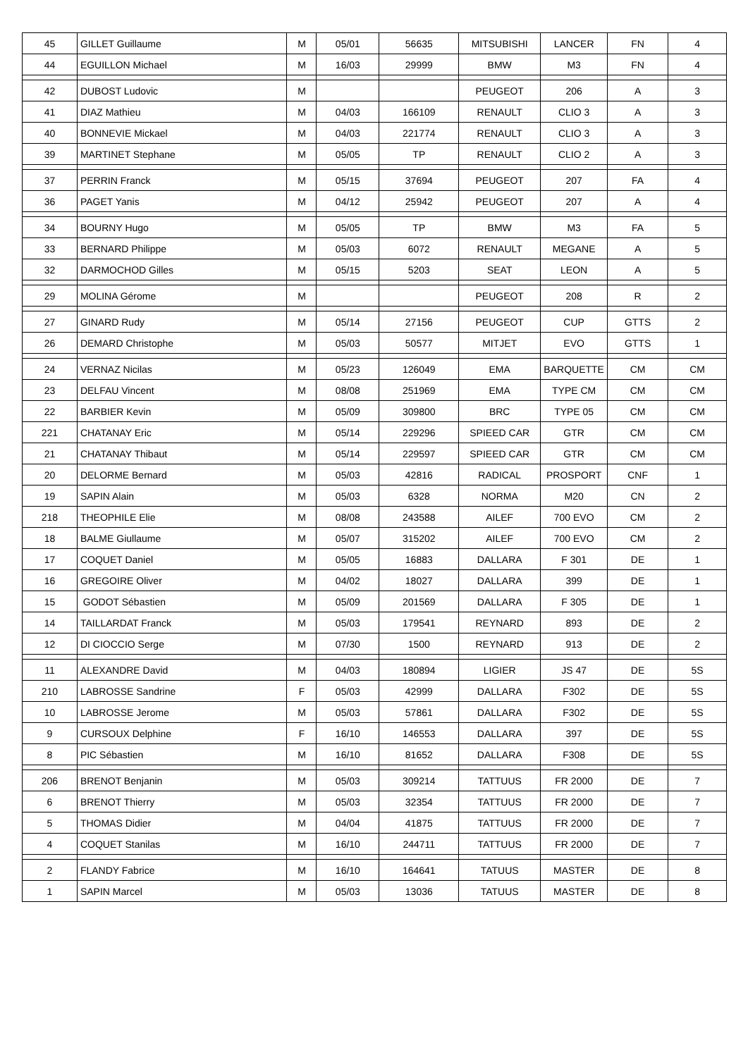| 45 | GILLET Guillaume | M | 05/01 | 56635 | MITSUBISHI | LANCER | FN | 4 |
| 44 | EGUILLON Michael | M | 16/03 | 29999 | BMW | M3 | FN | 4 |
| 42 | DUBOST Ludovic | M | | | PEUGEOT | 206 | A | 3 |
| 41 | DIAZ Mathieu | M | 04/03 | 166109 | RENAULT | CLIO 3 | A | 3 |
| 40 | BONNEVIE Mickael | M | 04/03 | 221774 | RENAULT | CLIO 3 | A | 3 |
| 39 | MARTINET Stephane | M | 05/05 | TP | RENAULT | CLIO 2 | A | 3 |
| 37 | PERRIN Franck | M | 05/15 | 37694 | PEUGEOT | 207 | FA | 4 |
| 36 | PAGET Yanis | M | 04/12 | 25942 | PEUGEOT | 207 | A | 4 |
| 34 | BOURNY Hugo | M | 05/05 | TP | BMW | M3 | FA | 5 |
| 33 | BERNARD Philippe | M | 05/03 | 6072 | RENAULT | MEGANE | A | 5 |
| 32 | DARMOCHOD Gilles | M | 05/15 | 5203 | SEAT | LEON | A | 5 |
| 29 | MOLINA Gérome | M | | | PEUGEOT | 208 | R | 2 |
| 27 | GINARD Rudy | M | 05/14 | 27156 | PEUGEOT | CUP | GTTS | 2 |
| 26 | DEMARD Christophe | M | 05/03 | 50577 | MITJET | EVO | GTTS | 1 |
| 24 | VERNAZ Nicilas | M | 05/23 | 126049 | EMA | BARQUETTE | CM | CM |
| 23 | DELFAU Vincent | M | 08/08 | 251969 | EMA | TYPE CM | CM | CM |
| 22 | BARBIER Kevin | M | 05/09 | 309800 | BRC | TYPE 05 | CM | CM |
| 221 | CHATANAY Eric | M | 05/14 | 229296 | SPIEED CAR | GTR | CM | CM |
| 21 | CHATANAY Thibaut | M | 05/14 | 229597 | SPIEED CAR | GTR | CM | CM |
| 20 | DELORME Bernard | M | 05/03 | 42816 | RADICAL | PROSPORT | CNF | 1 |
| 19 | SAPIN Alain | M | 05/03 | 6328 | NORMA | M20 | CN | 2 |
| 218 | THEOPHILE Elie | M | 08/08 | 243588 | AILEF | 700 EVO | CM | 2 |
| 18 | BALME Giullaume | M | 05/07 | 315202 | AILEF | 700 EVO | CM | 2 |
| 17 | COQUET Daniel | M | 05/05 | 16883 | DALLARA | F 301 | DE | 1 |
| 16 | GREGOIRE Oliver | M | 04/02 | 18027 | DALLARA | 399 | DE | 1 |
| 15 | GODOT Sébastien | M | 05/09 | 201569 | DALLARA | F 305 | DE | 1 |
| 14 | TAILLARDAT Franck | M | 05/03 | 179541 | REYNARD | 893 | DE | 2 |
| 12 | DI CIOCCIO Serge | M | 07/30 | 1500 | REYNARD | 913 | DE | 2 |
| 11 | ALEXANDRE David | M | 04/03 | 180894 | LIGIER | JS 47 | DE | 5S |
| 210 | LABROSSE Sandrine | F | 05/03 | 42999 | DALLARA | F302 | DE | 5S |
| 10 | LABROSSE Jerome | M | 05/03 | 57861 | DALLARA | F302 | DE | 5S |
| 9 | CURSOUX Delphine | F | 16/10 | 146553 | DALLARA | 397 | DE | 5S |
| 8 | PIC Sébastien | M | 16/10 | 81652 | DALLARA | F308 | DE | 5S |
| 206 | BRENOT Benjanin | M | 05/03 | 309214 | TATTUUS | FR 2000 | DE | 7 |
| 6 | BRENOT Thierry | M | 05/03 | 32354 | TATTUUS | FR 2000 | DE | 7 |
| 5 | THOMAS Didier | M | 04/04 | 41875 | TATTUUS | FR 2000 | DE | 7 |
| 4 | COQUET Stanilas | M | 16/10 | 244711 | TATTUUS | FR 2000 | DE | 7 |
| 2 | FLANDY Fabrice | M | 16/10 | 164641 | TATUUS | MASTER | DE | 8 |
| 1 | SAPIN Marcel | M | 05/03 | 13036 | TATUUS | MASTER | DE | 8 |